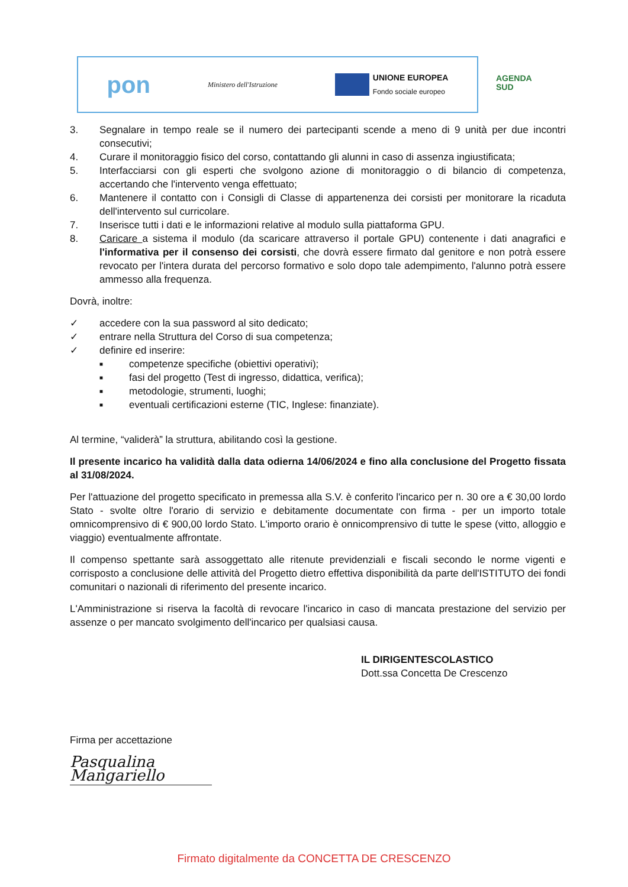pon Ministero dell'Istruzione
UNIONE EUROPEA
Fondo sociale europeo
AGENDA
SUD
3. Segnalare in tempo reale se il numero dei partecipanti scende a meno di 9 unità per due incontri consecutivi;
4. Curare il monitoraggio fisico del corso, contattando gli alunni in caso di assenza ingiustificata;
5. Interfacciarsi con gli esperti che svolgono azione di monitoraggio o di bilancio di competenza, accertando che l'intervento venga effettuato;
6. Mantenere il contatto con i Consigli di Classe di appartenenza dei corsisti per monitorare la ricaduta dell'intervento sul curricolare.
7. Inserisce tutti i dati e le informazioni relative al modulo sulla piattaforma GPU.
8. Caricare a sistema il modulo (da scaricare attraverso il portale GPU) contenente i dati anagrafici e l'informativa per il consenso dei corsisti, che dovrà essere firmato dal genitore e non potrà essere revocato per l'intera durata del percorso formativo e solo dopo tale adempimento, l'alunno potrà essere ammesso alla frequenza.
Dovrà, inoltre:
✓ accedere con la sua password al sito dedicato;
✓ entrare nella Struttura del Corso di sua competenza;
✓ definire ed inserire:
■ competenze specifiche (obiettivi operativi);
■ fasi del progetto (Test di ingresso, didattica, verifica);
■ metodologie, strumenti, luoghi;
■ eventuali certificazioni esterne (TIC, Inglese: finanziate).
Al termine, “validerà” la struttura, abilitando così la gestione.
Il presente incarico ha validità dalla data odierna 14/06/2024 e fino alla conclusione del Progetto fissata al 31/08/2024.
Per l'attuazione del progetto specificato in premessa alla S.V. è conferito l'incarico per n. 30 ore a € 30,00 lordo Stato - svolte oltre l'orario di servizio e debitamente documentate con firma - per un importo totale omnicomprensivo di € 900,00 lordo Stato. L'importo orario è onnicomprensivo di tutte le spese (vitto, alloggio e viaggio) eventualmente affrontate.
Il compenso spettante sarà assoggettato alle ritenute previdenziali e fiscali secondo le norme vigenti e corrisposto a conclusione delle attività del Progetto dietro effettiva disponibilità da parte dell'ISTITUTO dei fondi comunitari o nazionali di riferimento del presente incarico.
L'Amministrazione si riserva la facoltà di revocare l'incarico in caso di mancata prestazione del servizio per assenze o per mancato svolgimento dell'incarico per qualsiasi causa.
IL DIRIGENTESCOLASTICO
Dott.ssa Concetta De Crescenzo
Firma per accettazione
Pasqualina Mangariello
Firmato digitalmente da CONCETTA DE CRESCENZO